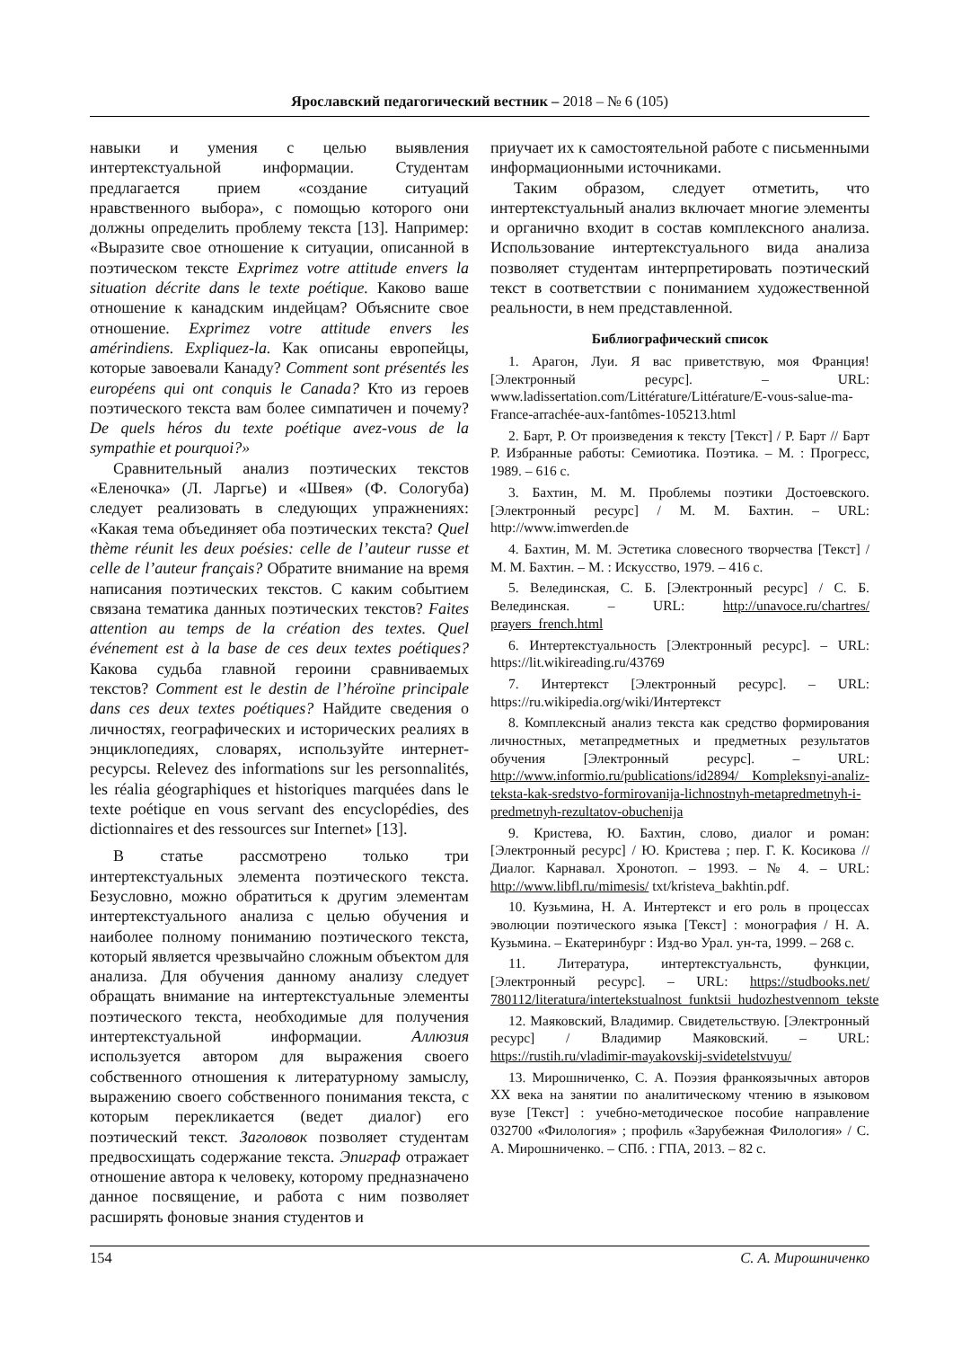Ярославский педагогический вестник – 2018 – № 6 (105)
навыки и умения с целью выявления интертекстуальной информации. Студентам предлагается прием «создание ситуаций нравственного выбора», с помощью которого они должны определить проблему текста [13]. Например: «Выразите свое отношение к ситуации, описанной в поэтическом тексте Exprimez votre attitude envers la situation décrite dans le texte poétique. Каково ваше отношение к канадским индейцам? Объясните свое отношение. Exprimez votre attitude envers les amérindiens. Expliquez-la. Как описаны европейцы, которые завоевали Канаду? Comment sont présentés les européens qui ont conquis le Canada? Кто из героев поэтического текста вам более симпатичен и почему? De quels héros du texte poétique avez-vous de la sympathie et pourquoi?»
Сравнительный анализ поэтических текстов «Еленочка» (Л. Ларгье) и «Швея» (Ф. Сологуба) следует реализовать в следующих упражнениях: «Какая тема объединяет оба поэтических текста? Quel thème réunit les deux poésies: celle de l’auteur russe et celle de l’auteur français? Обратите внимание на время написания поэтических текстов. С каким событием связана тематика данных поэтических текстов? Faites attention au temps de la création des textes. Quel événement est à la base de ces deux textes poétiques? Какова судьба главной героини сравниваемых текстов? Comment est le destin de l’héroïne principale dans ces deux textes poétiques? Найдите сведения о личностях, географических и исторических реалиях в энциклопедиях, словарях, используйте интернет-ресурсы. Relevez des informations sur les personnalités, les réalia géographiques et historiques marquées dans le texte poétique en vous servant des encyclopédies, des dictionnaires et des ressources sur Internet» [13].
В статье рассмотрено только три интертекстуальных элемента поэтического текста. Безусловно, можно обратиться к другим элементам интертекстуального анализа с целью обучения и наиболее полному пониманию поэтического текста, который является чрезвычайно сложным объектом для анализа. Для обучения данному анализу следует обращать внимание на интертекстуальные элементы поэтического текста, необходимые для получения интертекстуальной информации. Аллюзия используется автором для выражения своего собственного отношения к литературному замыслу, выражению своего собственного понимания текста, с которым перекликается (ведет диалог) его поэтический текст. Заголовок позволяет студентам предвосхищать содержание текста. Эпиграф отражает отношение автора к человеку, которому предназначено данное посвящение, и работа с ним позволяет расширять фоновые знания студентов и
приучает их к самостоятельной работе с письменными информационными источниками.
Таким образом, следует отметить, что интертекстуальный анализ включает многие элементы и органично входит в состав комплексного анализа. Использование интертекстуального вида анализа позволяет студентам интерпретировать поэтический текст в соответствии с пониманием художественной реальности, в нем представленной.
Библиографический список
1. Арагон, Луи. Я вас приветствую, моя Франция! [Электронный ресурс]. – URL: www.ladissertation.com/Littérature/Littérature/E-vous-salue-ma-France-arrachée-aux-fantômes-105213.html
2. Барт, Р. От произведения к тексту [Текст] / Р. Барт // Барт Р. Избранные работы: Семиотика. Поэтика. – М. : Прогресс, 1989. – 616 с.
3. Бахтин, М. М. Проблемы поэтики Достоевского. [Электронный ресурс] / М. М. Бахтин. – URL: http://www.imwerden.de
4. Бахтин, М. М. Эстетика словесного творчества [Текст] / М. М. Бахтин. – М. : Искусство, 1979. – 416 с.
5. Велединская, С. Б. [Электронный ресурс] / С. Б. Велединская. – URL: http://unavoce.ru/chartres/ prayers_french.html
6. Интертекстуальность [Электронный ресурс]. – URL: https://lit.wikireading.ru/43769
7. Интертекст [Электронный ресурс]. – URL: https://ru.wikipedia.org/wiki/Интертекст
8. Комплексный анализ текста как средство формирования личностных, метапредметных и предметных результатов обучения [Электронный ресурс]. – URL: http://www.informio.ru/publications/id2894/ Kompleksnyi-analiz-teksta-kak-sredstvo-formirovanija-lichnostnyh-metapredmetnyh-i-predmetnyh-rezultatov-obuchenija
9. Кристева, Ю. Бахтин, слово, диалог и роман: [Электронный ресурс] / Ю. Кристева ; пер. Г. К. Косикова // Диалог. Карнавал. Хронотоп. – 1993. – № 4. – URL: http://www.libfl.ru/mimesis/ txt/kristeva_bakhtin.pdf.
10. Кузьмина, Н. А. Интертекст и его роль в процессах эволюции поэтического языка [Текст] : монография / Н. А. Кузьмина. – Екатеринбург : Изд-во Урал. ун-та, 1999. – 268 с.
11. Литература, интертекстуальнсть, функции, [Электронный ресурс]. – URL: https://studbooks.net/ 780112/literatura/intertekstualnost_funktsii_hudozhestvennom_tekste
12. Маяковский, Владимир. Свидетельствую. [Электронный ресурс] / Владимир Маяковский. – URL: https://rustih.ru/vladimir-mayakovskij-svidetelstvuyu/
13. Мирошниченко, С. А. Поэзия франкоязычных авторов XX века на занятии по аналитическому чтению в языковом вузе [Текст] : учебно-методическое пособие направление 032700 «Филология» ; профиль «Зарубежная Филология» / С. А. Мирошниченко. – СПб. : ГПА, 2013. – 82 с.
154 С. А. Мирошниченко